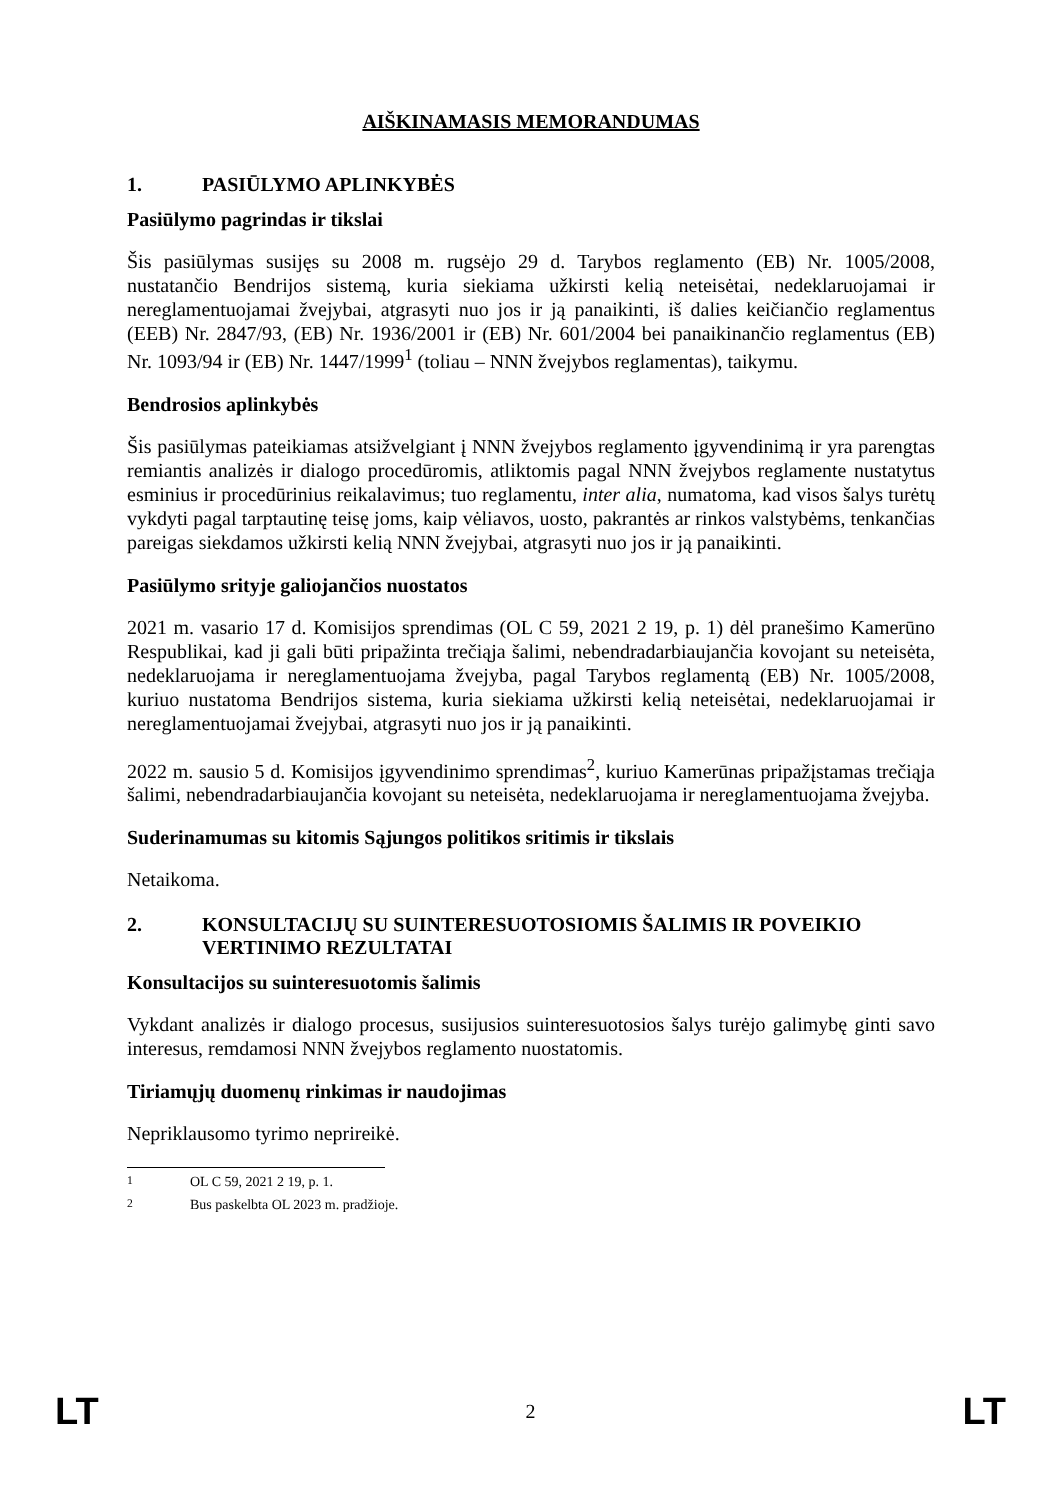AIŠKINAMASIS MEMORANDUMAS
1. PASIŪLYMO APLINKYBĖS
Pasiūlymo pagrindas ir tikslai
Šis pasiūlymas susijęs su 2008 m. rugsėjo 29 d. Tarybos reglamento (EB) Nr. 1005/2008, nustatančio Bendrijos sistemą, kuria siekiama užkirsti kelią neteisėtai, nedeklaruojamai ir nereglamentuojamai žvejybai, atgrasyti nuo jos ir ją panaikinti, iš dalies keičiančio reglamentus (EEB) Nr. 2847/93, (EB) Nr. 1936/2001 ir (EB) Nr. 601/2004 bei panaikinančio reglamentus (EB) Nr. 1093/94 ir (EB) Nr. 1447/1999<sup>1</sup> (toliau – NNN žvejybos reglamentas), taikymu.
Bendrosios aplinkybės
Šis pasiūlymas pateikiamas atsižvelgiant į NNN žvejybos reglamento įgyvendinimą ir yra parengtas remiantis analizės ir dialogo procedūromis, atliktomis pagal NNN žvejybos reglamente nustatytus esminius ir procedūrinius reikalavimus; tuo reglamentu, inter alia, numatoma, kad visos šalys turėtų vykdyti pagal tarptautinę teisę joms, kaip vėliavos, uosto, pakrantės ar rinkos valstybėms, tenkančias pareigas siekdamos užkirsti kelią NNN žvejybai, atgrasyti nuo jos ir ją panaikinti.
Pasiūlymo srityje galiojančios nuostatos
2021 m. vasario 17 d. Komisijos sprendimas (OL C 59, 2021 2 19, p. 1) dėl pranešimo Kamerūno Respublikai, kad ji gali būti pripažinta trečiąja šalimi, nebendradarbiaujančia kovojant su neteisėta, nedeklaruojama ir nereglamentuojama žvejyba, pagal Tarybos reglamentą (EB) Nr. 1005/2008, kuriuo nustatoma Bendrijos sistema, kuria siekiama užkirsti kelią neteisėtai, nedeklaruojamai ir nereglamentuojamai žvejybai, atgrasyti nuo jos ir ją panaikinti.
2022 m. sausio 5 d. Komisijos įgyvendinimo sprendimas<sup>2</sup>, kuriuo Kamerūnas pripažįstamas trečiąja šalimi, nebendradarbiaujančia kovojant su neteisėta, nedeklaruojama ir nereglamentuojama žvejyba.
Suderinamumas su kitomis Sąjungos politikos sritimis ir tikslais
Netaikoma.
2. KONSULTACIJŲ SU SUINTERESUOTOSIOMIS ŠALIMIS IR POVEIKIO VERTINIMO REZULTATAI
Konsultacijos su suinteresuotomis šalimis
Vykdant analizės ir dialogo procesus, susijusios suinteresuotosios šalys turėjo galimybę ginti savo interesus, remdamosi NNN žvejybos reglamento nuostatomis.
Tiriamųjų duomenų rinkimas ir naudojimas
Nepriklausomo tyrimo neprireikė.
<sup>1</sup> OL C 59, 2021 2 19, p. 1.
<sup>2</sup> Bus paskelbta OL 2023 m. pradžioje.
LT 2 LT